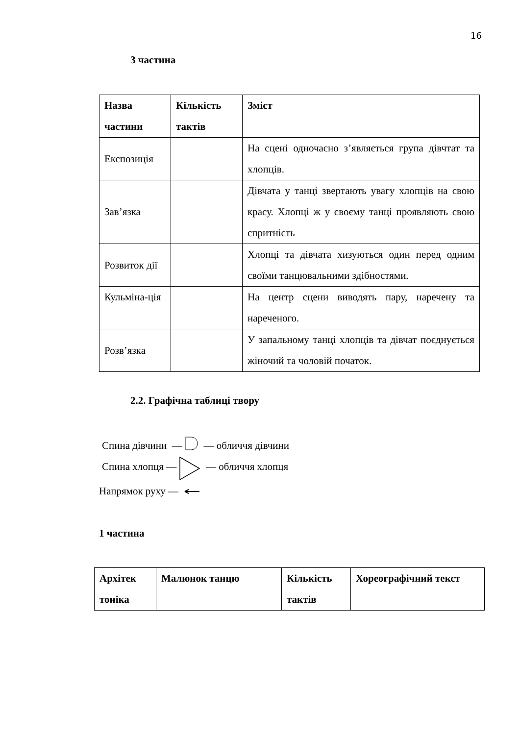16
3 частина
| Назва частини | Кількість тактів | Зміст |
| Експозиція | | На сцені одночасно з’являється група дівчтат та хлопців. |
| Зав’язка | | Дівчата у танці звертають увагу хлопців на свою красу. Хлопці ж у своєму танці проявляють свою спритність |
| Розвиток дії | | Хлопці та дівчата хизуються один перед одним своїми танцювальними здібностями. |
| Кульміна-ція | | На центр сцени виводять пару, наречену та нареченого. |
| Розв’язка | | У запальному танці хлопців та дівчат поєднується жіночий та чоловій початок. |
2.2. Графічна таблиці твору
Спина дівчини — — обличчя дівчини
Спина хлопця — — обличчя хлопця
Напрямок руху —
1 частина
| Архітек тоніка | Малюнок танцю | Кількість тактів | Хореографічний текст |